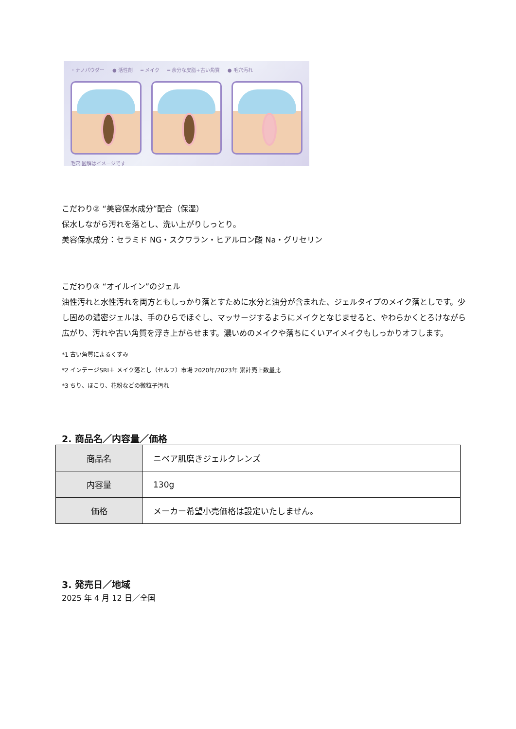・ナノパウダー ● 活性剤 ━ メイク ━ 余分な皮脂+古い角質 ● 毛穴汚れ
毛穴 図解はイメージです
こだわり② “美容保水成分”配合（保湿）
保水しながら汚れを落とし、洗い上がりしっとり。
美容保水成分：セラミド NG・スクワラン・ヒアルロン酸 Na・グリセリン
こだわり③ “オイルイン”のジェル
油性汚れと水性汚れを両方ともしっかり落とすために水分と油分が含まれた、ジェルタイプのメイク落としです。少し固めの濃密ジェルは、手のひらでほぐし、マッサージするようにメイクとなじませると、やわらかくとろけながら広がり、汚れや古い角質を浮き上がらせます。濃いめのメイクや落ちにくいアイメイクもしっかりオフします。
*1 古い角質によるくすみ
*2 インテージSRI＋ メイク落とし（セルフ）市場 2020年/2023年 累計売上数量比
*3 ちり、ほこり、花粉などの微粒子汚れ
2. 商品名／内容量／価格
| 商品名 | ニベア肌磨きジェルクレンズ |
| 内容量 | 130g |
| 価格 | メーカー希望小売価格は設定いたしません。 |
3. 発売日／地域
2025 年 4 月 12 日／全国